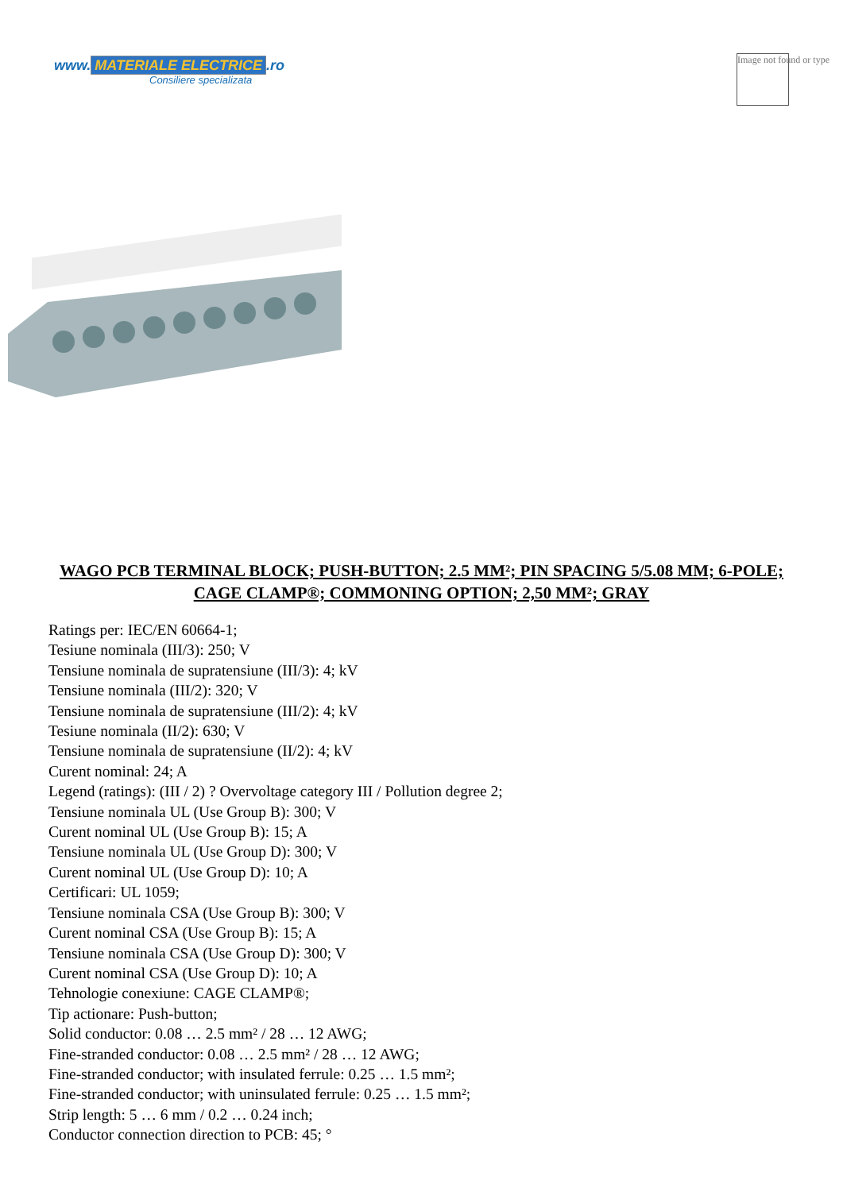www. MATERIALE ELECTRICE.ro
Consiliere specializata
Image not found or type
WAGO PCB TERMINAL BLOCK; PUSH-BUTTON; 2.5 MM²; PIN SPACING 5/5.08 MM; 6-POLE; CAGE CLAMP®; COMMONING OPTION; 2,50 MM²; GRAY
Ratings per: IEC/EN 60664-1;
Tesiune nominala (III/3): 250; V
Tensiune nominala de supratensiune (III/3): 4; kV
Tensiune nominala (III/2): 320; V
Tensiune nominala de supratensiune (III/2): 4; kV
Tesiune nominala (II/2): 630; V
Tensiune nominala de supratensiune (II/2): 4; kV
Curent nominal: 24; A
Legend (ratings): (III / 2) ? Overvoltage category III / Pollution degree 2;
Tensiune nominala UL (Use Group B): 300; V
Curent nominal UL (Use Group B): 15; A
Tensiune nominala UL (Use Group D): 300; V
Curent nominal UL (Use Group D): 10; A
Certificari: UL 1059;
Tensiune nominala CSA (Use Group B): 300; V
Curent nominal CSA (Use Group B): 15; A
Tensiune nominala CSA (Use Group D): 300; V
Curent nominal CSA (Use Group D): 10; A
Tehnologie conexiune: CAGE CLAMP®;
Tip actionare: Push-button;
Solid conductor: 0.08 … 2.5 mm² / 28 … 12 AWG;
Fine-stranded conductor: 0.08 … 2.5 mm² / 28 … 12 AWG;
Fine-stranded conductor; with insulated ferrule: 0.25 … 1.5 mm²;
Fine-stranded conductor; with uninsulated ferrule: 0.25 … 1.5 mm²;
Strip length: 5 … 6 mm / 0.2 … 0.24 inch;
Conductor connection direction to PCB: 45; °